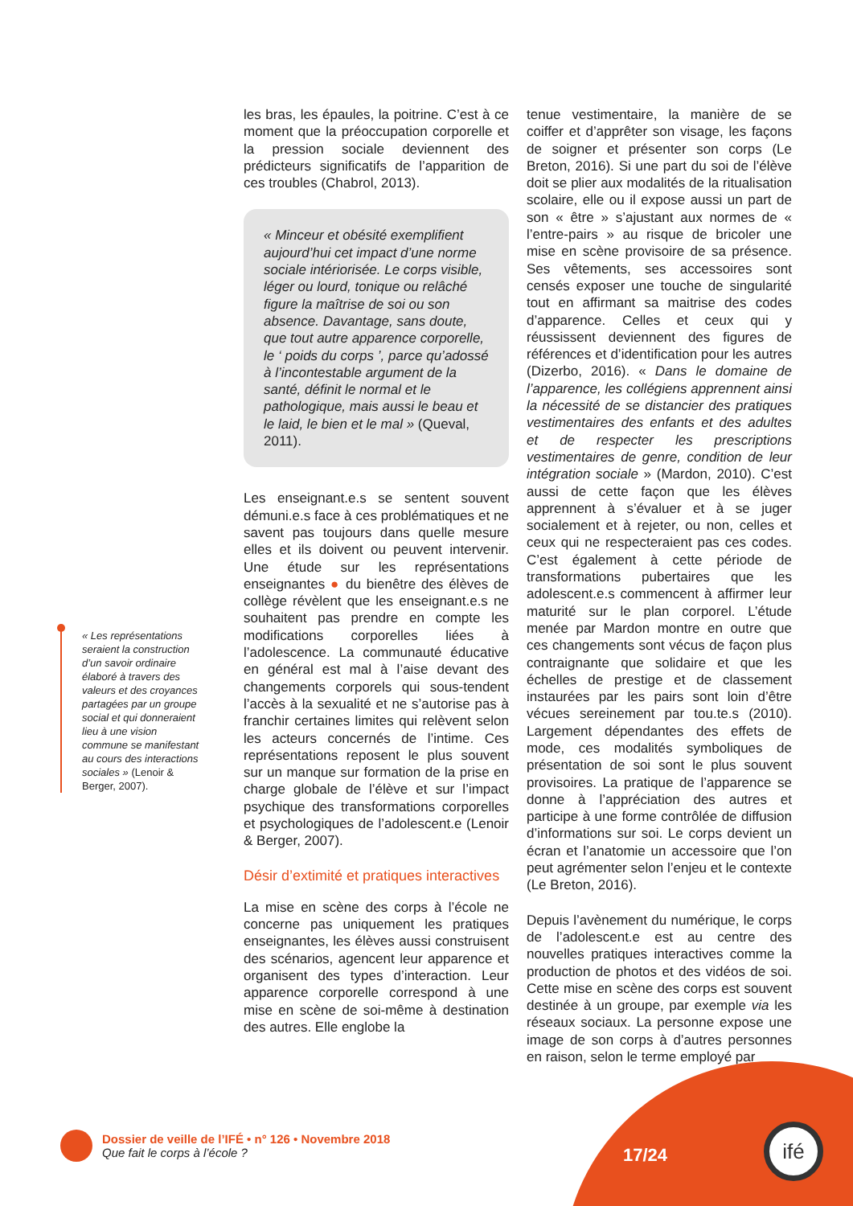« Les représentations seraient la construction d’un savoir ordinaire élaboré à travers des valeurs et des croyances partagées par un groupe social et qui donneraient lieu à une vision commune se manifestant au cours des interactions sociales » (Lenoir & Berger, 2007).
les bras, les épaules, la poitrine. C’est à ce moment que la préoccupation corporelle et la pression sociale deviennent des prédicteurs significatifs de l’apparition de ces troubles (Chabrol, 2013).
« Minceur et obésité exemplifient aujourd’hui cet impact d’une norme sociale intériorisée. Le corps visible, léger ou lourd, tonique ou relâché figure la maîtrise de soi ou son absence. Davantage, sans doute, que tout autre apparence corporelle, le ‘ poids du corps ’, parce qu’adossé à l’incontestable argument de la santé, définit le normal et le pathologique, mais aussi le beau et le laid, le bien et le mal » (Queval, 2011).
Les enseignant.e.s se sentent souvent démuni.e.s face à ces problématiques et ne savent pas toujours dans quelle mesure elles et ils doivent ou peuvent intervenir. Une étude sur les représentations enseignantes ● du bienêtre des élèves de collège révèlent que les enseignant.e.s ne souhaitent pas prendre en compte les modifications corporelles liées à l’adolescence. La communauté éducative en général est mal à l’aise devant des changements corporels qui sous-tendent l’accès à la sexualité et ne s’autorise pas à franchir certaines limites qui relèvent selon les acteurs concernés de l’intime. Ces représentations reposent le plus souvent sur un manque sur formation de la prise en charge globale de l’élève et sur l’impact psychique des transformations corporelles et psychologiques de l’adolescent.e (Lenoir & Berger, 2007).
Désir d’extimité et pratiques interactives
La mise en scène des corps à l’école ne concerne pas uniquement les pratiques enseignantes, les élèves aussi construisent des scénarios, agencent leur apparence et organisent des types d’interaction. Leur apparence corporelle correspond à une mise en scène de soi-même à destination des autres. Elle englobe la
tenue vestimentaire, la manière de se coiffer et d’apprêter son visage, les façons de soigner et présenter son corps (Le Breton, 2016). Si une part du soi de l’élève doit se plier aux modalités de la ritualisation scolaire, elle ou il expose aussi un part de son « être » s’ajustant aux normes de « l’entre-pairs » au risque de bricoler une mise en scène provisoire de sa présence. Ses vêtements, ses accessoires sont censés exposer une touche de singularité tout en affirmant sa maitrise des codes d’apparence. Celles et ceux qui y réussissent deviennent des figures de références et d’identification pour les autres (Dizerbo, 2016). « Dans le domaine de l’apparence, les collégiens apprennent ainsi la nécessité de se distancier des pratiques vestimentaires des enfants et des adultes et de respecter les prescriptions vestimentaires de genre, condition de leur intégration sociale » (Mardon, 2010). C’est aussi de cette façon que les élèves apprennent à s’évaluer et à se juger socialement et à rejeter, ou non, celles et ceux qui ne respecteraient pas ces codes. C’est également à cette période de transformations pubertaires que les adolescent.e.s commencent à affirmer leur maturité sur le plan corporel. L’étude menée par Mardon montre en outre que ces changements sont vécus de façon plus contraignante que solidaire et que les échelles de prestige et de classement instaurées par les pairs sont loin d’être vécues sereinement par tou.te.s (2010). Largement dépendantes des effets de mode, ces modalités symboliques de présentation de soi sont le plus souvent provisoires. La pratique de l’apparence se donne à l’appréciation des autres et participe à une forme contrôlée de diffusion d’informations sur soi. Le corps devient un écran et l’anatomie un accessoire que l’on peut agrémenter selon l’enjeu et le contexte (Le Breton, 2016).
Depuis l’avènement du numérique, le corps de l’adolescent.e est au centre des nouvelles pratiques interactives comme la production de photos et des vidéos de soi. Cette mise en scène des corps est souvent destinée à un groupe, par exemple via les réseaux sociaux. La personne expose une image de son corps à d’autres personnes en raison, selon le terme employé par
Dossier de veille de l’IFÉ • n° 126 • Novembre 2018
Que fait le corps à l’école ?
17/24
ifé